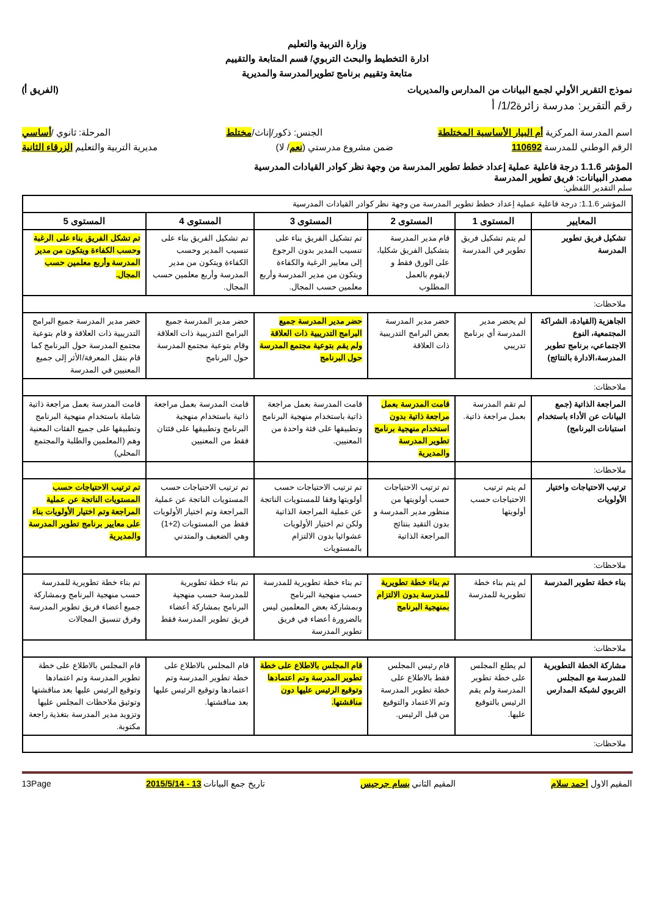وزارة التربية والتعليم
ادارة التخطيط والبحث التربوي/ قسم المتابعة والتقييم
متابعة وتقييم برنامج تطويرالمدرسة والمديرية
نموذج التقرير الأولي لجمع البيانات من المدارس والمديريات (الفريق أ)
رقم التقرير: مدرسة زائرة1/2/ أ
اسم المدرسة المركزية أم البيار الأساسية المختلطة الجنس: ذكور/إناث/مختلط المرحلة: ثانوي /أساسي
الرقم الوطني للمدرسة 110692 ضمن مشروع مدرستي (نعم/ لا) مديرية التربية والتعليم الزرقاء الثانية
المؤشر 1.1.6 درجة فاعلية عملية إعداد خطط تطوير المدرسة من وجهة نظر كوادر القيادات المدرسية
مصدر البيانات: فريق تطوير المدرسة
سلم التقدير اللفظي:
| المؤشر 1.1.6: درجة فاعلية عملية إعداد خطط تطوير المدرسة من وجهة نظر كوادر القيادات المدرسية | | | | | |
| المعايير | المستوى 1 | المستوى 2 | المستوى 3 | المستوى 4 | المستوى 5 |
| تشكيل فريق تطوير المدرسة | لم يتم تشكيل فريق تطوير في المدرسة | قام مدير المدرسة بتشكيل الفريق شكليا، على الورق فقط و لايقوم بالعمل المطلوب | تم تشكيل الفريق بناء على تنسيب المدير بدون الرجوع إلى معايير الرغبة والكفاءة ويتكون من مدير المدرسة وأربع معلمين حسب المجال. | تم تشكيل الفريق بناء على تنسيب المدير وحسب الكفاءة ويتكون من مدير المدرسة وأربع معلمين حسب المجال. | تم تشكل الفريق بناء على الرغبة وحسب الكفاءة ويتكون من مدير المدرسة وأربع معلمين حسب المجال. |
| ملاحظات: | | | | | |
| الجاهزية (القيادة، الشراكة المجتمعية، النوع الاجتماعي، برنامج تطوير المدرسة،الادارة بالنتائج) | لم يحضر مدير المدرسة أي برنامج تدريبي | حضر مدير المدرسة بعض البرامج التدريبية ذات العلاقة | حضر مدير المدرسة جميع البرامج التدريبية ذات العلاقة ولم يقم بتوعية مجتمع المدرسة حول البرنامج | حضر مدير المدرسة جميع البرامج التدريبية ذات العلاقة وقام بتوعية مجتمع المدرسة حول البرنامج | حضر مدير المدرسة جميع البرامج التدريبية ذات العلاقة و قام بتوعية مجتمع المدرسة حول البرنامج كما قام بنقل المعرفة/الأثر إلى جميع المعنيين في المدرسة |
| ملاحظات: | | | | | |
| المراجعة الذاتية (جمع البيانات عن الأداء باستخدام استبانات البرنامج) | لم تقم المدرسة بعمل مراجعة ذاتية. | قامت المدرسة بعمل مراجعة ذاتية بدون استخدام منهجية برنامج تطوير المدرسة والمديرية | قامت المدرسة بعمل مراجعة ذاتية باستخدام منهجية البرنامج وتطبيقها على فئة واحدة من المعنيين. | قامت المدرسة بعمل مراجعة ذاتية باستخدام منهجية البرنامج وتطبيقها على فئتان فقط من المعنيين | قامت المدرسة بعمل مراجعة ذاتية شاملة باستخدام منهجية البرنامج وتطبيقها على جميع الفئات المعنية وهم (المعلمين والطلبة والمجتمع المحلي) |
| ملاحظات: | | | | | |
| ترتيب الاحتياجات واختيار الأولويات | لم يتم ترتيب الاحتياجات حسب أولويتها | تم ترتيب الاحتياجات حسب أولويتها من منظور مدير المدرسة و بدون التقيد بنتائج المراجعة الذاتية | تم ترتيب الاحتياجات حسب أولويتها وفقا للمستويات الناتجة عن عملية المراجعة الذاتية ولكن تم اختيار الأولويات عشوائيا بدون الالتزام بالمستويات | تم ترتيب الاحتياجات حسب المستويات الناتجة عن عملية المراجعة وتم اختيار الأولويات فقط من المستويات (2+1) وهي الضعيف والمتدني | تم ترتيب الاحتياجات حسب المستويات الناتجة عن عملية المراجعة وتم اختيار الأولويات بناء على معايير برنامج تطوير المدرسة والمديرية |
| ملاحظات: | | | | | |
| بناء خطة تطوير المدرسة | لم يتم بناء خطة تطويرية للمدرسة | تم بناء خطة تطويرية للمدرسة بدون الالتزام بمنهجية البرنامج | تم بناء خطة تطويرية للمدرسة حسب منهجية البرنامج وبمشاركة بعض المعلمين ليس بالضرورة أعضاء في فريق تطوير المدرسة | تم بناء خطة تطويرية للمدرسة حسب منهجية البرنامج بمشاركة أعضاء فريق تطوير المدرسة فقط | تم بناء خطة تطويرية للمدرسة حسب منهجية البرنامج وبمشاركة جميع أعضاء فريق تطوير المدرسة وفرق تنسيق المجالات |
| ملاحظات: | | | | | |
| مشاركة الخطة التطويرية للمدرسة مع المجلس التربوي لشبكة المدارس | لم يطلع المجلس على خطة تطوير المدرسة ولم يقم الرئيس بالتوقيع عليها. | قام رئيس المجلس فقط بالاطلاع على خطة تطوير المدرسة وتم الاعتماد والتوقيع من قبل الرئيس. | قام المجلس بالاطلاع على خطة تطوير المدرسة وتم اعتمادها وتوقيع الرئيس عليها دون مناقشتها. | قام المجلس بالاطلاع على خطة تطوير المدرسة وتم اعتمادها وتوقيع الرئيس عليها بعد مناقشتها. | قام المجلس بالاطلاع على خطة تطوير المدرسة وتم اعتمادها وتوقيع الرئيس عليها بعد مناقشتها وتوثيق ملاحظات المجلس عليها وتزويد مدير المدرسة بتغذية راجعة مكتوبة. |
| ملاحظات: | | | | | |
المقيم الاول احمد سلام المقيم الثاني بسام جرجيس تاريخ جمع البيانات 13 - 2015/5/14 13Page